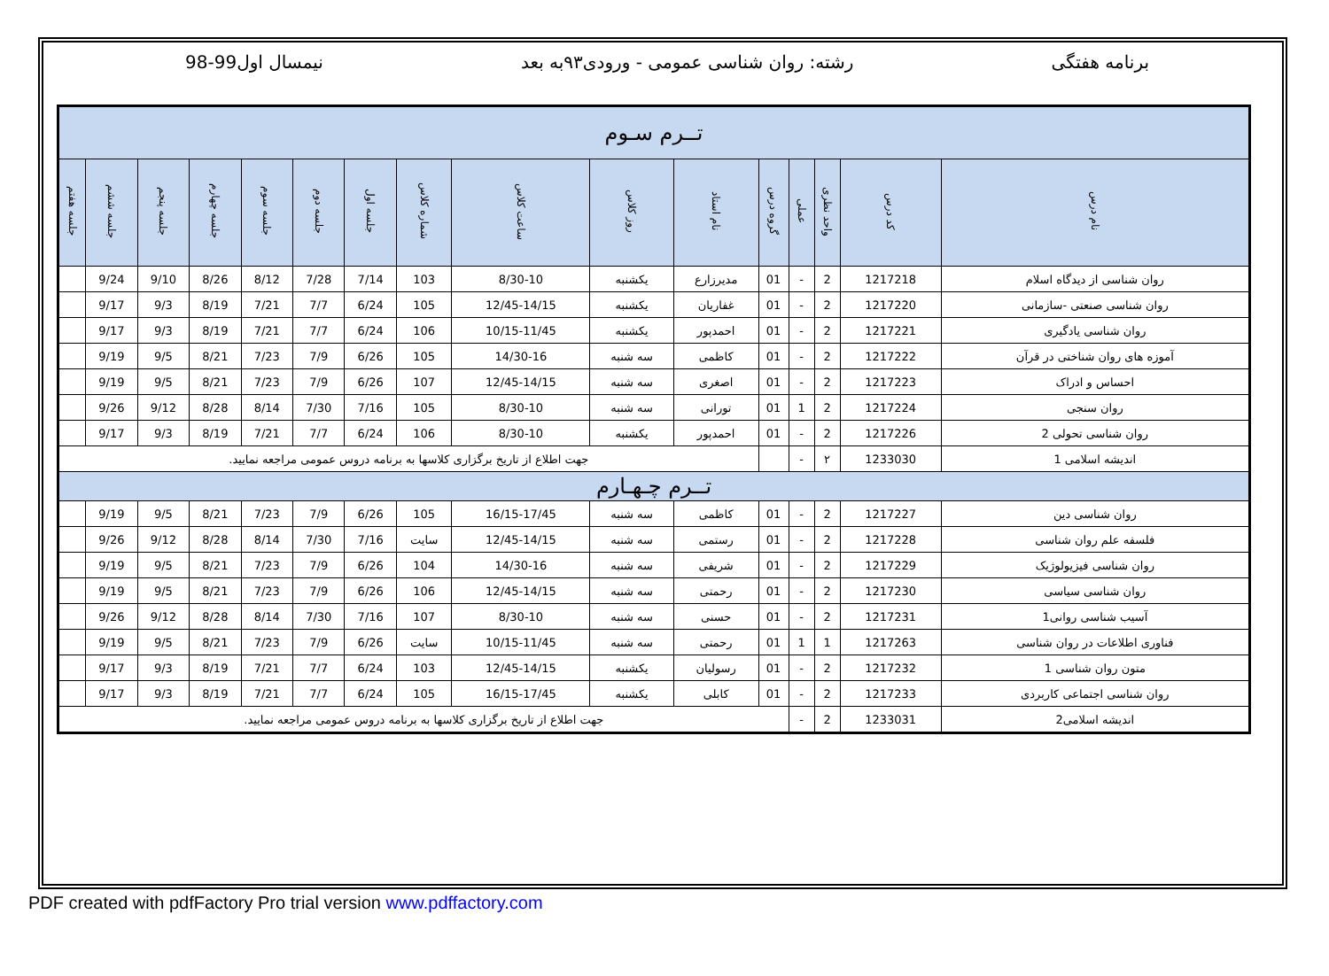برنامه هفتگی رشته: روان شناسی عمومی - ورودی۹۳به بعد نیمسال اول99-98
| تــرم سـوم | | | | | | | | | | | | | | | |
| نام درس | کد درس | واحد نظری | عملی | گروه درس | نام استاد | روز کلاس | ساعت کلاس | شماره کلاس | جلسه اول | جلسه دوم | جلسه سوم | جلسه چهارم | جلسه پنجم | جلسه ششم | جلسه هفتم |
| روان شناسی از دیدگاه اسلام | 1217218 | 2 | - | 01 | مدیرزارع | یکشنبه | 8/30-10 | 103 | 7/14 | 7/28 | 8/12 | 8/26 | 9/10 | 9/24 | |
| روان شناسی صنعتی -سازمانی | 1217220 | 2 | - | 01 | غفاریان | یکشنبه | 12/45-14/15 | 105 | 6/24 | 7/7 | 7/21 | 8/19 | 9/3 | 9/17 | |
| روان شناسی یادگیری | 1217221 | 2 | - | 01 | احمدپور | یکشنبه | 10/15-11/45 | 106 | 6/24 | 7/7 | 7/21 | 8/19 | 9/3 | 9/17 | |
| آموزه های روان شناختی در قرآن | 1217222 | 2 | - | 01 | کاظمی | سه شنبه | 14/30-16 | 105 | 6/26 | 7/9 | 7/23 | 8/21 | 9/5 | 9/19 | |
| احساس و ادراک | 1217223 | 2 | - | 01 | اصغری | سه شنبه | 12/45-14/15 | 107 | 6/26 | 7/9 | 7/23 | 8/21 | 9/5 | 9/19 | |
| روان سنجی | 1217224 | 2 | 1 | 01 | تورانی | سه شنبه | 8/30-10 | 105 | 7/16 | 7/30 | 8/14 | 8/28 | 9/12 | 9/26 | |
| روان شناسی تحولی 2 | 1217226 | 2 | - | 01 | احمدپور | یکشنبه | 8/30-10 | 106 | 6/24 | 7/7 | 7/21 | 8/19 | 9/3 | 9/17 | |
| اندیشه اسلامی 1 | 1233030 | ۲ | - | | جهت اطلاع از تاریخ برگزاری کلاسها به برنامه دروس عمومی مراجعه نمایید. | | | | | | | | | | |
| تــرم چـهـارم | | | | | | | | | | | | | | | |
| روان شناسی دین | 1217227 | 2 | - | 01 | کاظمی | سه شنبه | 16/15-17/45 | 105 | 6/26 | 7/9 | 7/23 | 8/21 | 9/5 | 9/19 | |
| فلسفه علم روان شناسی | 1217228 | 2 | - | 01 | رستمی | سه شنبه | 12/45-14/15 | سایت | 7/16 | 7/30 | 8/14 | 8/28 | 9/12 | 9/26 | |
| روان شناسی فیزیولوژیک | 1217229 | 2 | - | 01 | شریفی | سه شنبه | 14/30-16 | 104 | 6/26 | 7/9 | 7/23 | 8/21 | 9/5 | 9/19 | |
| روان شناسی سیاسی | 1217230 | 2 | - | 01 | رحمتی | سه شنبه | 12/45-14/15 | 106 | 6/26 | 7/9 | 7/23 | 8/21 | 9/5 | 9/19 | |
| آسیب شناسی روانی1 | 1217231 | 2 | - | 01 | حسنی | سه شنبه | 8/30-10 | 107 | 7/16 | 7/30 | 8/14 | 8/28 | 9/12 | 9/26 | |
| فناوری اطلاعات در روان شناسی | 1217263 | 1 | 1 | 01 | رحمتی | سه شنبه | 10/15-11/45 | سایت | 6/26 | 7/9 | 7/23 | 8/21 | 9/5 | 9/19 | |
| متون روان شناسی 1 | 1217232 | 2 | - | 01 | رسولیان | یکشنبه | 12/45-14/15 | 103 | 6/24 | 7/7 | 7/21 | 8/19 | 9/3 | 9/17 | |
| روان شناسی اجتماعی کاربردی | 1217233 | 2 | - | 01 | کابلی | یکشنبه | 16/15-17/45 | 105 | 6/24 | 7/7 | 7/21 | 8/19 | 9/3 | 9/17 | |
| اندیشه اسلامی2 | 1233031 | 2 | - | جهت اطلاع از تاریخ برگزاری کلاسها به برنامه دروس عمومی مراجعه نمایید. | | | | | | | | | | | |
PDF created with pdfFactory Pro trial version www.pdffactory.com